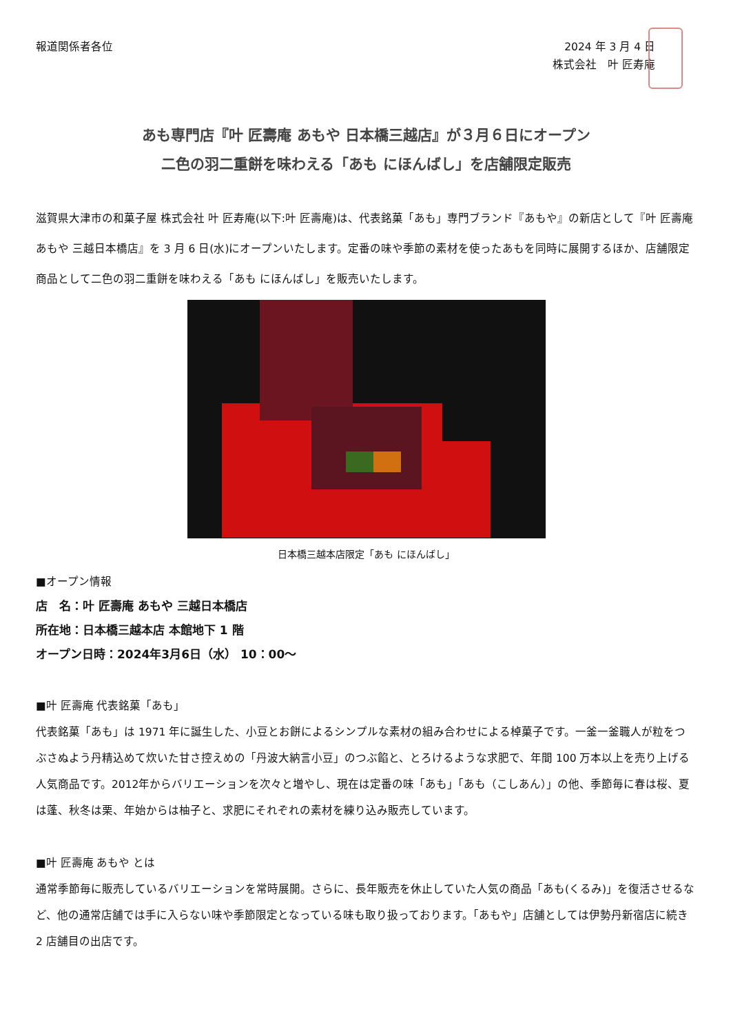報道関係者各位
2024 年 3 月 4 日
株式会社　叶 匠寿庵
あも専門店『叶 匠壽庵 あもや 日本橋三越店』が３月６日にオープン
二色の羽二重餅を味わえる「あも にほんばし」を店舗限定販売
滋賀県大津市の和菓子屋 株式会社 叶 匠寿庵(以下:叶 匠壽庵)は、代表銘菓「あも」専門ブランド『あもや』の新店として『叶 匠壽庵 あもや 三越日本橋店』を 3 月 6 日(水)にオープンいたします。定番の味や季節の素材を使ったあもを同時に展開するほか、店舗限定商品として二色の羽二重餅を味わえる「あも にほんばし」を販売いたします。
日本橋三越本店限定「あも にほんばし」
■オープン情報
店　名：叶 匠壽庵 あもや 三越日本橋店
所在地：日本橋三越本店 本館地下 1 階
オープン日時：2024年3月6日（水） 10：00～
■叶 匠壽庵 代表銘菓「あも」
代表銘菓「あも」は 1971 年に誕生した、小豆とお餅によるシンプルな素材の組み合わせによる棹菓子です。一釜一釜職人が粒をつぶさぬよう丹精込めて炊いた甘さ控えめの「丹波大納言小豆」のつぶ餡と、とろけるような求肥で、年間 100 万本以上を売り上げる人気商品です。2012年からバリエーションを次々と増やし、現在は定番の味「あも」「あも（こしあん）」の他、季節毎に春は桜、夏は蓬、秋冬は栗、年始からは柚子と、求肥にそれぞれの素材を練り込み販売しています。
■叶 匠壽庵 あもや とは
通常季節毎に販売しているバリエーションを常時展開。さらに、長年販売を休止していた人気の商品「あも(くるみ)」を復活させるなど、他の通常店舗では手に入らない味や季節限定となっている味も取り扱っております。「あもや」店舗としては伊勢丹新宿店に続き 2 店舗目の出店です。